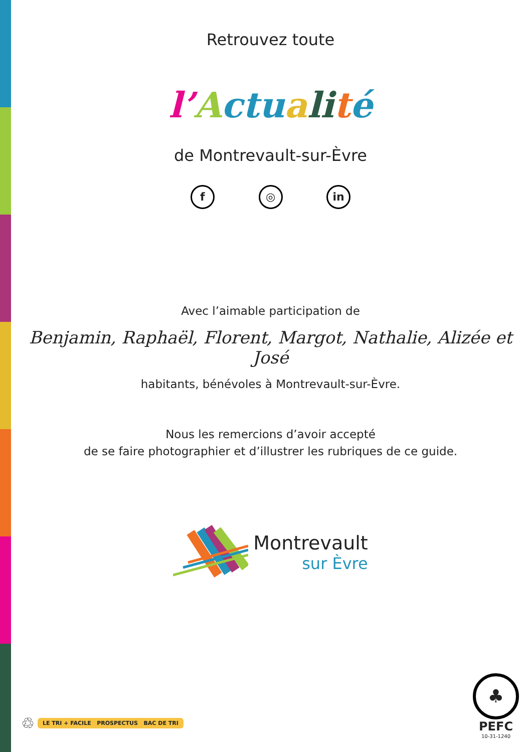Retrouvez toute
l’Actu ali té
de Montrevault-sur-Èvre
f ◎ in
Avec l’aimable participation de
Benjamin, Raphaël, Florent, Margot, Nathalie, Alizée et José
habitants, bénévoles à Montrevault-sur-Èvre.
Nous les remercions d’avoir accepté
de se faire photographier et d’illustrer les rubriques de ce guide.
Montrevault
sur Èvre
♲ LE TRI + FACILE PROSPECTUS BAC DE TRI
♣
PEFC
10-31-1240